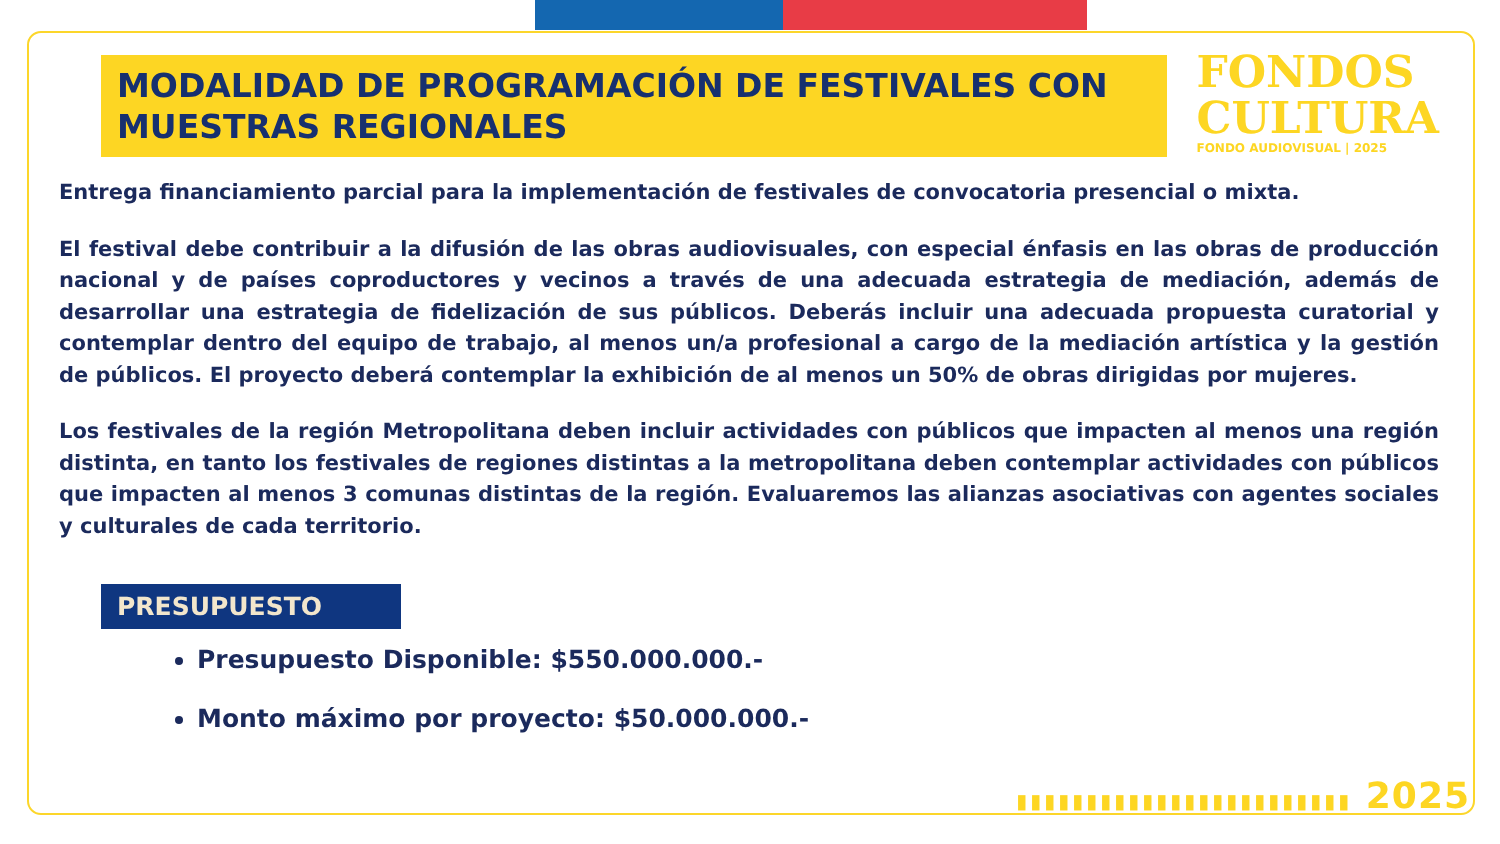MODALIDAD DE PROGRAMACIÓN DE FESTIVALES CON MUESTRAS REGIONALES
FONDOS
CULTURA
FONDO AUDIOVISUAL | 2025
Entrega financiamiento parcial para la implementación de festivales de convocatoria presencial o mixta.
El festival debe contribuir a la difusión de las obras audiovisuales, con especial énfasis en las obras de producción nacional y de países coproductores y vecinos a través de una adecuada estrategia de mediación, además de desarrollar una estrategia de fidelización de sus públicos. Deberás incluir una adecuada propuesta curatorial y contemplar dentro del equipo de trabajo, al menos un/a profesional a cargo de la mediación artística y la gestión de públicos. El proyecto deberá contemplar la exhibición de al menos un 50% de obras dirigidas por mujeres.
Los festivales de la región Metropolitana deben incluir actividades con públicos que impacten al menos una región distinta, en tanto los festivales de regiones distintas a la metropolitana deben contemplar actividades con públicos que impacten al menos 3 comunas distintas de la región. Evaluaremos las alianzas asociativas con agentes sociales y culturales de cada territorio.
PRESUPUESTO
Presupuesto Disponible: $550.000.000.-
Monto máximo por proyecto: $50.000.000.-
▮▮▮▮▮▮▮▮▮▮▮▮▮▮▮▮▮▮▮▮▮▮▮▮ 2025